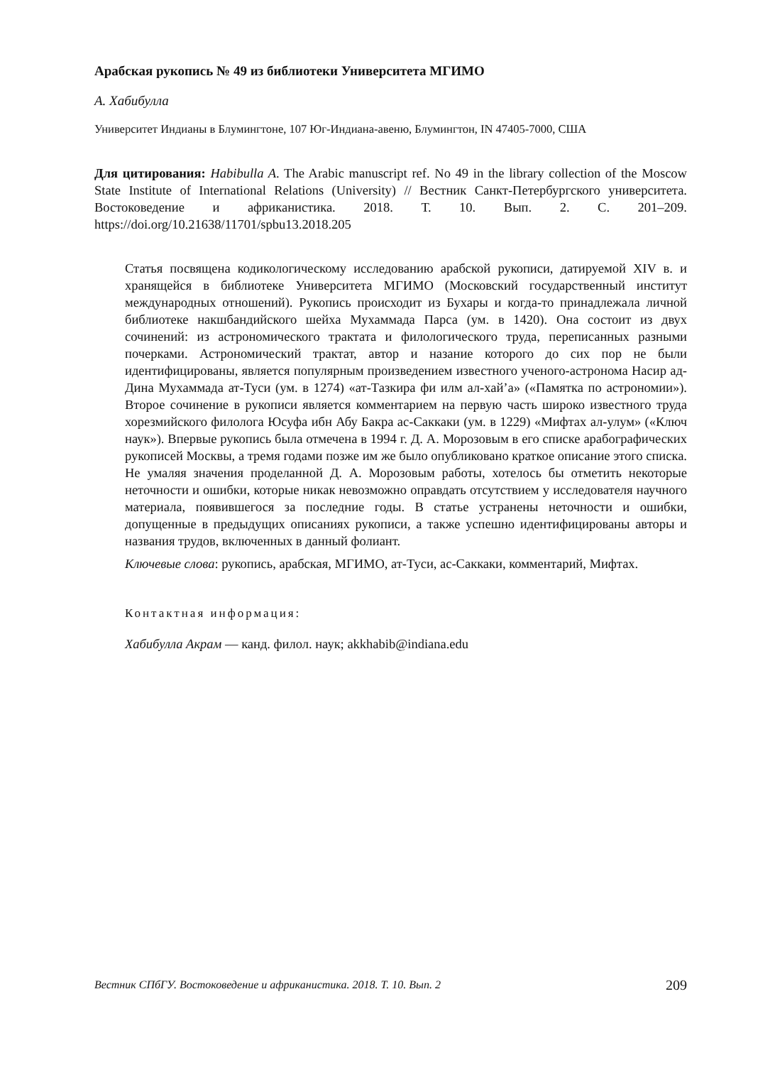Арабская рукопись № 49 из библиотеки Университета МГИМО
А. Хабибулла
Университет Индианы в Блумингтоне, 107 Юг-Индиана-авеню, Блумингтон, IN 47405-7000, США
Для цитирования: Habibulla A. The Arabic manuscript ref. No 49 in the library collection of the Moscow State Institute of International Relations (University) // Вестник Санкт-Петербургского университета. Востоковедение и африканистика. 2018. Т. 10. Вып. 2. С. 201–209. https://doi.org/10.21638/11701/spbu13.2018.205
Статья посвящена кодикологическому исследованию арабской рукописи, датируемой XIV в. и хранящейся в библиотеке Университета МГИМО (Московский государственный институт международных отношений). Рукопись происходит из Бухары и когда-то принадлежала личной библиотеке накшбандийского шейха Мухаммада Парса (ум. в 1420). Она состоит из двух сочинений: из астрономического трактата и филологического труда, переписанных разными почерками. Астрономический трактат, автор и назание которого до сих пор не были идентифицированы, является популярным произведением известного ученого-астронома Насир ад-Дина Мухаммада ат-Туси (ум. в 1274) «ат-Тазкира фи илм ал-хай’а» («Памятка по астрономии»). Второе сочинение в рукописи является комментарием на первую часть широко известного труда хорезмийского филолога Юсуфа ибн Абу Бакра ас-Саккаки (ум. в 1229) «Мифтах ал-улум» («Ключ наук»). Впервые рукопись была отмечена в 1994 г. Д. А. Морозовым в его списке арабографических рукописей Москвы, а тремя годами позже им же было опубликовано краткое описание этого списка. Не умаляя значения проделанной Д. А. Морозовым работы, хотелось бы отметить некоторые неточности и ошибки, которые никак невозможно оправдать отсутствием у исследователя научного материала, появившегося за последние годы. В статье устранены неточности и ошибки, допущенные в предыдущих описаниях рукописи, а также успешно идентифицированы авторы и названия трудов, включенных в данный фолиант.
Ключевые слова: рукопись, арабская, МГИМО, ат-Туси, ас-Саккаки, комментарий, Мифтах.
Контактная информация:
Хабибулла Акрам — канд. филол. наук; akkhabib@indiana.edu
Вестник СПбГУ. Востоковедение и африканистика. 2018. Т. 10. Вып. 2 209